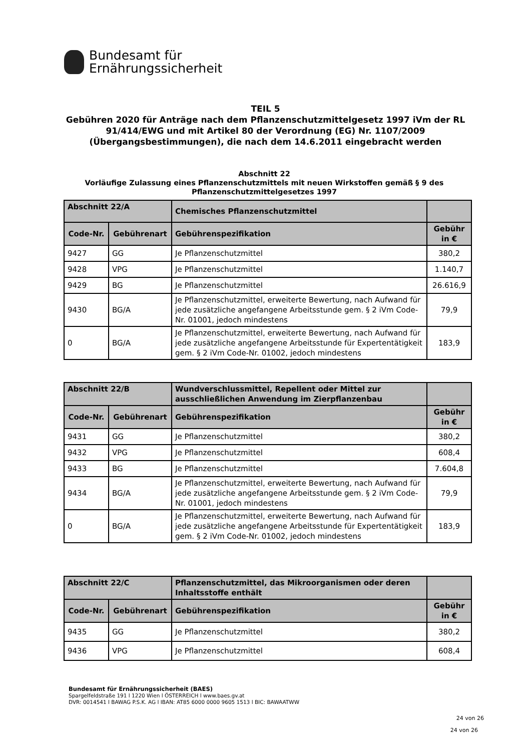Bundesamt für
Ernährungssicherheit
TEIL 5
Gebühren 2020 für Anträge nach dem Pflanzenschutzmittelgesetz 1997 iVm der RL 91/414/EWG und mit Artikel 80 der Verordnung (EG) Nr. 1107/2009 (Übergangsbestimmungen), die nach dem 14.6.2011 eingebracht werden
Abschnitt 22
Vorläufige Zulassung eines Pflanzenschutzmittels mit neuen Wirkstoffen gemäß § 9 des Pflanzenschutzmittelgesetzes 1997
| Abschnitt 22/A | | Chemisches Pflanzenschutzmittel | |
| --- | --- | --- | --- |
| Code-Nr. | Gebührenart | Gebührenspezifikation | Gebühr in € |
| 9427 | GG | Je Pflanzenschutzmittel | 380,2 |
| 9428 | VPG | Je Pflanzenschutzmittel | 1.140,7 |
| 9429 | BG | Je Pflanzenschutzmittel | 26.616,9 |
| 9430 | BG/A | Je Pflanzenschutzmittel, erweiterte Bewertung, nach Aufwand für jede zusätzliche angefangene Arbeitsstunde gem. § 2 iVm Code-Nr. 01001, jedoch mindestens | 79,9 |
| 0 | BG/A | Je Pflanzenschutzmittel, erweiterte Bewertung, nach Aufwand für jede zusätzliche angefangene Arbeitsstunde für Expertentätigkeit gem. § 2 iVm Code-Nr. 01002, jedoch mindestens | 183,9 |
| Abschnitt 22/B | | Wundverschlussmittel, Repellent oder Mittel zur ausschließlichen Anwendung im Zierpflanzenbau | |
| --- | --- | --- | --- |
| Code-Nr. | Gebührenart | Gebührenspezifikation | Gebühr in € |
| 9431 | GG | Je Pflanzenschutzmittel | 380,2 |
| 9432 | VPG | Je Pflanzenschutzmittel | 608,4 |
| 9433 | BG | Je Pflanzenschutzmittel | 7.604,8 |
| 9434 | BG/A | Je Pflanzenschutzmittel, erweiterte Bewertung, nach Aufwand für jede zusätzliche angefangene Arbeitsstunde gem. § 2 iVm Code-Nr. 01001, jedoch mindestens | 79,9 |
| 0 | BG/A | Je Pflanzenschutzmittel, erweiterte Bewertung, nach Aufwand für jede zusätzliche angefangene Arbeitsstunde für Expertentätigkeit gem. § 2 iVm Code-Nr. 01002, jedoch mindestens | 183,9 |
| Abschnitt 22/C | | Pflanzenschutzmittel, das Mikroorganismen oder deren Inhaltsstoffe enthält | |
| --- | --- | --- | --- |
| Code-Nr. | Gebührenart | Gebührenspezifikation | Gebühr in € |
| 9435 | GG | Je Pflanzenschutzmittel | 380,2 |
| 9436 | VPG | Je Pflanzenschutzmittel | 608,4 |
Bundesamt für Ernährungssicherheit (BAES)
Spargelfeldstraße 191 l 1220 Wien l ÖSTERREICH l www.baes.gv.at
DVR: 0014541 l BAWAG P.S.K. AG l IBAN: AT85 6000 0000 9605 1513 l BIC: BAWAATWW
24 von 26
24 von 26